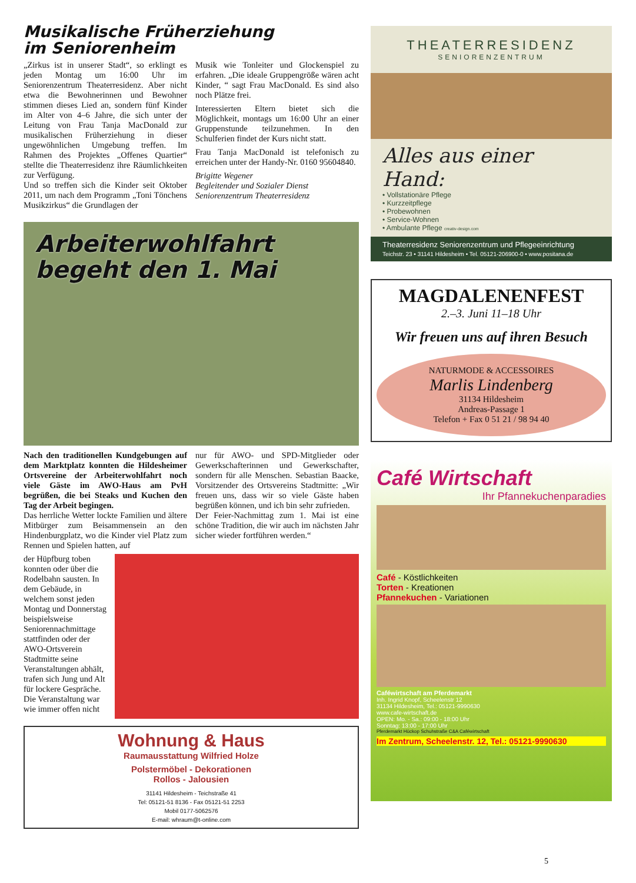Musikalische Früherziehung
im Seniorenheim
„Zirkus ist in unserer Stadt“, so erklingt es jeden Montag um 16:00 Uhr im Seniorenzentrum Theaterresidenz. Aber nicht etwa die Bewohnerinnen und Bewohner stimmen dieses Lied an, sondern fünf Kinder im Alter von 4–6 Jahre, die sich unter der Leitung von Frau Tanja MacDonald zur musikalischen Früherziehung in dieser ungewöhnlichen Umgebung treffen. Im Rahmen des Projektes „Offenes Quartier“ stellte die Theaterresidenz ihre Räumlichkeiten zur Verfügung.
Und so treffen sich die Kinder seit Oktober 2011, um nach dem Programm „Toni Tönchens Musikzirkus“ die Grundlagen der
Musik wie Tonleiter und Glockenspiel zu erfahren. „Die ideale Gruppengröße wären acht Kinder, “ sagt Frau MacDonald. Es sind also noch Plätze frei.
Interessierten Eltern bietet sich die Möglichkeit, montags um 16:00 Uhr an einer Gruppenstunde teilzunehmen. In den Schulferien findet der Kurs nicht statt.
Frau Tanja MacDonald ist telefonisch zu erreichen unter der Handy-Nr. 0160 95604840.
Brigitte Wegener
Begleitender und Sozialer Dienst
Seniorenzentrum Theaterresidenz
Arbeiterwohlfahrt
begeht den 1. Mai
Nach den traditionellen Kundgebungen auf dem Marktplatz konnten die Hildesheimer Ortsvereine der Arbeiterwohlfahrt noch viele Gäste im AWO-Haus am PvH begrüßen, die bei Steaks und Kuchen den Tag der Arbeit begingen.
Das herrliche Wetter lockte Familien und ältere Mitbürger zum Beisammensein an den Hindenburgplatz, wo die Kinder viel Platz zum Rennen und Spielen hatten, auf
nur für AWO- und SPD-Mitglieder oder Gewerkschafterinnen und Gewerkschafter, sondern für alle Menschen. Sebastian Baacke, Vorsitzender des Ortsvereins Stadtmitte: „Wir freuen uns, dass wir so viele Gäste haben begrüßen können, und ich bin sehr zufrieden.
Der Feier-Nachmittag zum 1. Mai ist eine schöne Tradition, die wir auch im nächsten Jahr sicher wieder fortführen werden.“
der Hüpfburg toben konnten oder über die Rodelbahn sausten. In dem Gebäude, in welchem sonst jeden Montag und Donnerstag beispielsweise Seniorennachmittage stattfinden oder der AWO-Ortsverein Stadtmitte seine Veranstaltungen abhält, trafen sich Jung und Alt für lockere Gespräche. Die Veranstaltung war wie immer offen nicht
Wohnung & Haus
Raumausstattung Wilfried Holze
Polstermöbel - Dekorationen
Rollos - Jalousien
31141 Hildesheim - Teichstraße 41
Tel: 05121-51 8136 - Fax 05121-51 2253
Mobil 0177-5062576
E-mail: whraum@t-online.com
THEATERRESIDENZ
SENIORENZENTRUM
Alles aus einer Hand:
• Vollstationäre Pflege
• Kurzzeitpflege
• Probewohnen
• Service-Wohnen
• Ambulante Pflege creativ-design.com
Theaterresidenz Seniorenzentrum und Pflegeeinrichtung
Teichstr. 23 • 31141 Hildesheim • Tel. 05121-206900-0 • www.positana.de
MAGDALENENFEST
2.–3. Juni 11–18 Uhr
Wir freuen uns auf ihren Besuch
NATURMODE & ACCESSOIRES
Marlis Lindenberg
31134 Hildesheim
Andreas-Passage 1
Telefon + Fax 0 51 21 / 98 94 40
Café Wirtschaft
Ihr Pfannekuchenparadies
Café - Köstlichkeiten
Torten - Kreationen
Pfannekuchen - Variationen
Caféwirtschaft am Pferdemarkt
Inh. Ingrid Knopf, Scheelenstr 12
31134 Hildesheim, Tel.: 05121-9990630
www.cafe-wirtschaft.de
OPEN: Mo. - Sa.: 09:00 - 18:00 Uhr
Sonntag: 13:00 - 17:00 Uhr
Pferdemarkt Hückop Schuhstraße C&A Caféwirtschaft
Im Zentrum, Scheelenstr. 12, Tel.: 05121-9990630
5